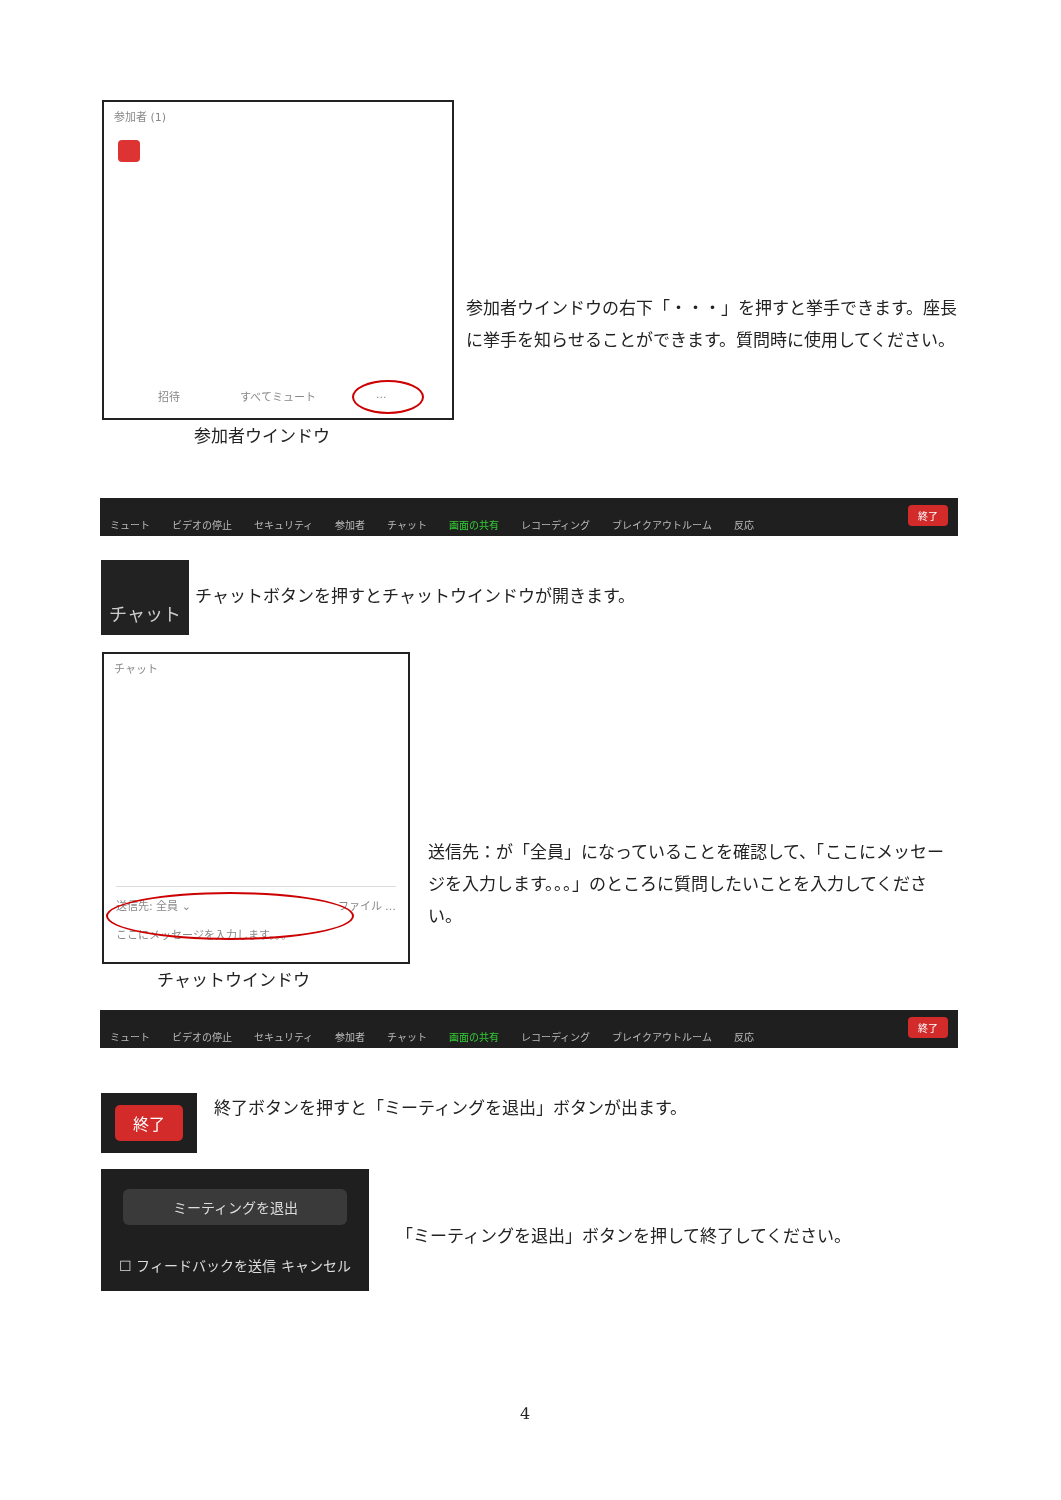参加者 (1)
招待 すべてミュート...
参加者ウインドウの右下「・・・」を押すと挙手できます。座長に挙手を知らせることができます。質問時に使用してください。
参加者ウインドウ
ミュート ビデオの停止 セキュリティ 参加者 チャット 画面の共有 レコーディング ブレイクアウトルーム 反応 終了
チャット
チャットボタンを押すとチャットウインドウが開きます。
チャット
送信先: 全員 ⌄ ファイル …
ここにメッセージを入力します。。。
送信先：が「全員」になっていることを確認して、「ここにメッセージを入力します。。。」のところに質問したいことを入力してください。
チャットウインドウ
ミュート ビデオの停止 セキュリティ 参加者 チャット 画面の共有 レコーディング ブレイクアウトルーム 反応 終了
終了
終了ボタンを押すと「ミーティングを退出」ボタンが出ます。
ミーティングを退出
☐ フィードバックを送信 キャンセル
「ミーティングを退出」ボタンを押して終了してください。
4